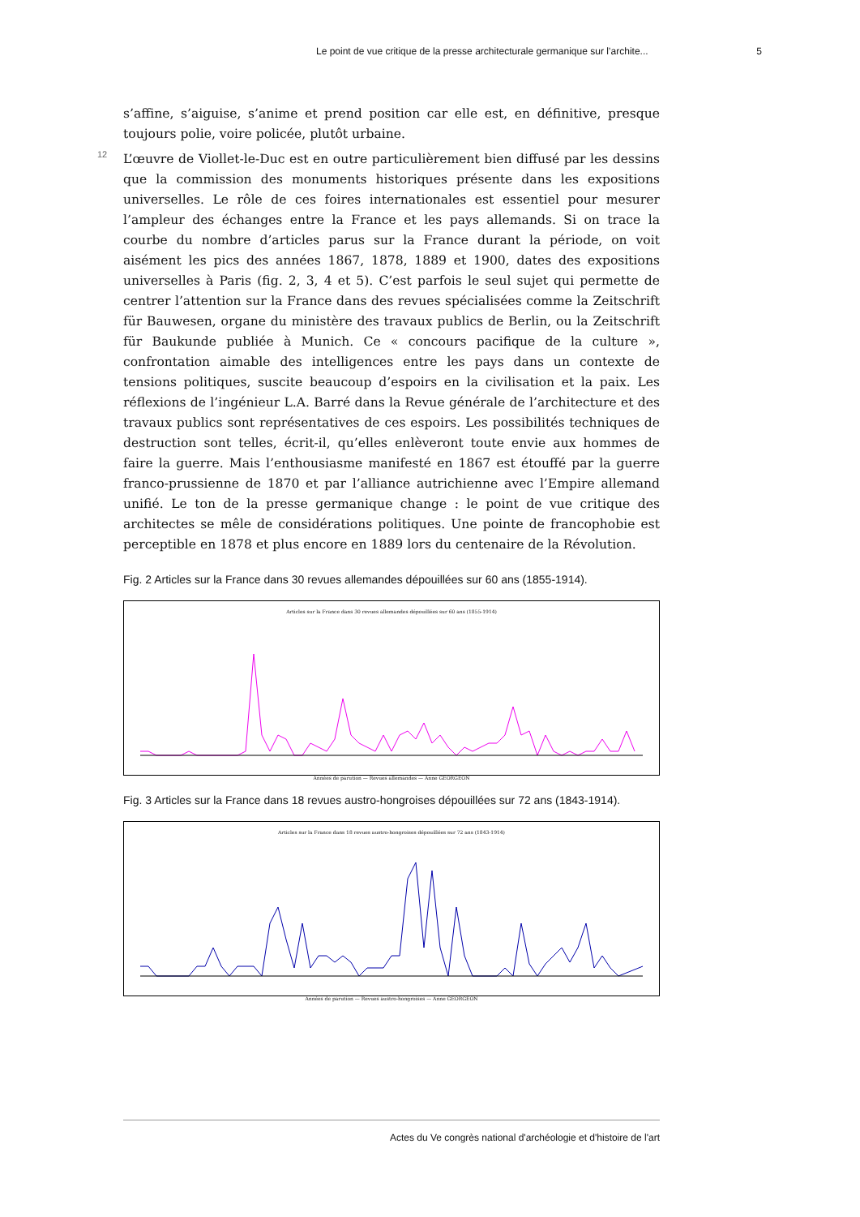Le point de vue critique de la presse architecturale germanique sur l’archite... 5
s’affine, s’aiguise, s’anime et prend position car elle est, en définitive, presque toujours polie, voire policée, plutôt urbaine.
12 L’œuvre de Viollet-le-Duc est en outre particulièrement bien diffusé par les dessins que la commission des monuments historiques présente dans les expositions universelles. Le rôle de ces foires internationales est essentiel pour mesurer l’ampleur des échanges entre la France et les pays allemands. Si on trace la courbe du nombre d’articles parus sur la France durant la période, on voit aisément les pics des années 1867, 1878, 1889 et 1900, dates des expositions universelles à Paris (fig. 2, 3, 4 et 5). C’est parfois le seul sujet qui permette de centrer l’attention sur la France dans des revues spécialisées comme la Zeitschrift für Bauwesen, organe du ministère des travaux publics de Berlin, ou la Zeitschrift für Baukunde publiée à Munich. Ce « concours pacifique de la culture », confrontation aimable des intelligences entre les pays dans un contexte de tensions politiques, suscite beaucoup d’espoirs en la civilisation et la paix. Les réflexions de l’ingénieur L.A. Barré dans la Revue générale de l’architecture et des travaux publics sont représentatives de ces espoirs. Les possibilités techniques de destruction sont telles, écrit-il, qu’elles enlèveront toute envie aux hommes de faire la guerre. Mais l’enthousiasme manifesté en 1867 est étouffé par la guerre franco-prussienne de 1870 et par l’alliance autrichienne avec l’Empire allemand unifié. Le ton de la presse germanique change : le point de vue critique des architectes se mêle de considérations politiques. Une pointe de francophobie est perceptible en 1878 et plus encore en 1889 lors du centenaire de la Révolution.
Fig. 2 Articles sur la France dans 30 revues allemandes dépouillées sur 60 ans (1855-1914).
Articles sur la France dans 30 revues allemandes dépouillées sur 60 ans (1855-1914)
Années de parution — Revues allemandes — Anne GEORGEON
Fig. 3 Articles sur la France dans 18 revues austro-hongroises dépouillées sur 72 ans (1843-1914).
Articles sur la France dans 18 revues austro-hongroises dépouillées sur 72 ans (1843-1914)
Années de parution — Revues austro-hongroises — Anne GEORGEON
Actes du Ve congrès national d'archéologie et d'histoire de l'art